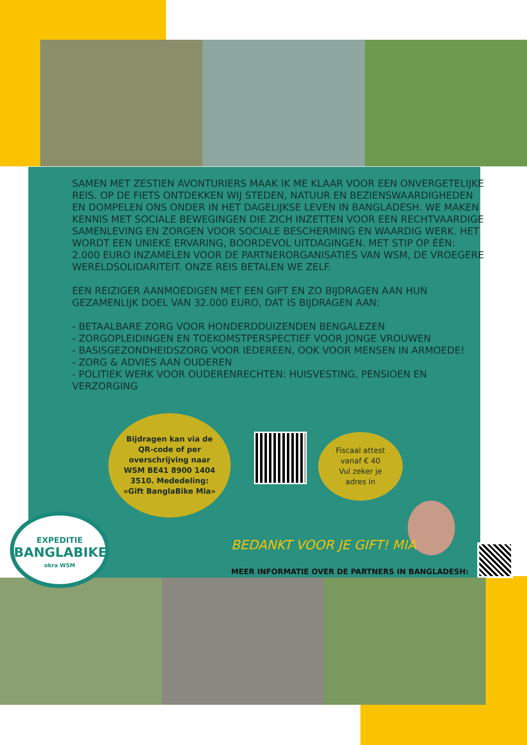SAMEN MET ZESTIEN AVONTURIERS MAAK IK ME KLAAR VOOR EEN ONVERGETELIJKE REIS. OP DE FIETS ONTDEKKEN WIJ STEDEN, NATUUR EN BEZIENSWAARDIGHEDEN EN DOMPELEN ONS ONDER IN HET DAGELIJKSE LEVEN IN BANGLADESH. WE MAKEN KENNIS MET SOCIALE BEWEGINGEN DIE ZICH INZETTEN VOOR EEN RECHTVAARDIGE SAMENLEVING EN ZORGEN VOOR SOCIALE BESCHERMING EN WAARDIG WERK. HET WORDT EEN UNIEKE ERVARING, BOORDEVOL UITDAGINGEN. MET STIP OP ÉÉN: 2.000 EURO INZAMELEN VOOR DE PARTNERORGANISATIES VAN WSM, DE VROEGERE WERELDSOLIDARITEIT. ONZE REIS BETALEN WE ZELF.
EEN REIZIGER AANMOEDIGEN MET EEN GIFT EN ZO BIJDRAGEN AAN HUN GEZAMENLIJK DOEL VAN 32.000 EURO, DAT IS BIJDRAGEN AAN:
- BETAALBARE ZORG VOOR HONDERDDUIZENDEN BENGALEZEN
- ZORGOPLEIDINGEN EN TOEKOMSTPERSPECTIEF VOOR JONGE VROUWEN
- BASISGEZONDHEIDSZORG VOOR IEDEREEN, OOK VOOR MENSEN IN ARMOEDE!
- ZORG & ADVIES AAN OUDEREN
- POLITIEK WERK VOOR OUDERENRECHTEN: HUISVESTING, PENSIOEN EN VERZORGING
Bijdragen kan via de
QR-code of per
overschrijving naar
WSM BE41 8900 1404
3510. Mededeling:
«Gift BanglaBike Mia»
Fiscaal attest
vanaf € 40
Vul zeker je
adres in
BEDANKT VOOR JE GIFT! MIA
MEER INFORMATIE OVER DE PARTNERS IN BANGLADESH:
EXPEDITIE
BANGLABIKE
okra WSM